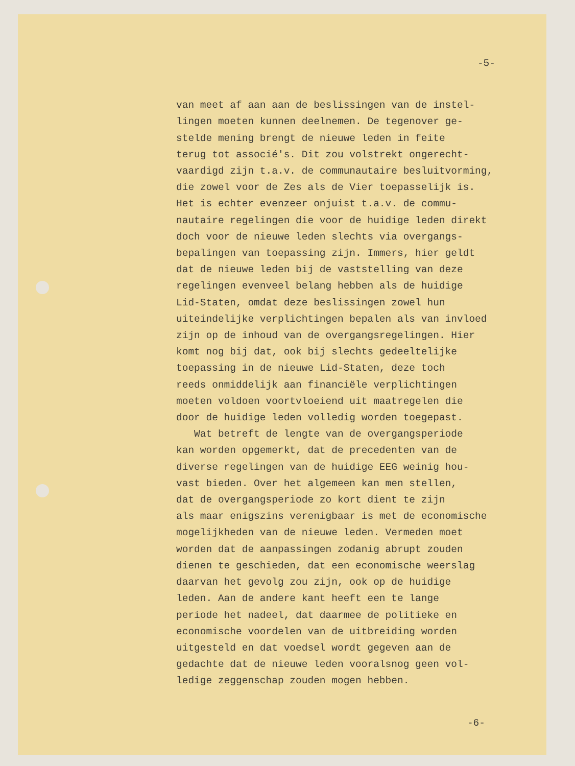-5-
van meet af aan aan de beslissingen van de instel- lingen moeten kunnen deelnemen. De tegenover ge- stelde mening brengt de nieuwe leden in feite terug tot associé's. Dit zou volstrekt ongerecht- vaardigd zijn t.a.v. de communautaire besluitvorming, die zowel voor de Zes als de Vier toepasselijk is. Het is echter evenzeer onjuist t.a.v. de commu- nautaire regelingen die voor de huidige leden direkt doch voor de nieuwe leden slechts via overgangs- bepalingen van toepassing zijn. Immers, hier geldt dat de nieuwe leden bij de vaststelling van deze regelingen evenveel belang hebben als de huidige Lid-Staten, omdat deze beslissingen zowel hun uiteindelijke verplichtingen bepalen als van invloed zijn op de inhoud van de overgangsregelingen. Hier komt nog bij dat, ook bij slechts gedeeltelijke toepassing in de nieuwe Lid-Staten, deze toch reeds onmiddelijk aan financiële verplichtingen moeten voldoen voortvloeiend uit maatregelen die door de huidige leden volledig worden toegepast. Wat betreft de lengte van de overgangsperiode kan worden opgemerkt, dat de precedenten van de diverse regelingen van de huidige EEG weinig hou- vast bieden. Over het algemeen kan men stellen, dat de overgangsperiode zo kort dient te zijn als maar enigszins verenigbaar is met de economische mogelijkheden van de nieuwe leden. Vermeden moet worden dat de aanpassingen zodanig abrupt zouden dienen te geschieden, dat een economische weerslag daarvan het gevolg zou zijn, ook op de huidige leden. Aan de andere kant heeft een te lange periode het nadeel, dat daarmee de politieke en economische voordelen van de uitbreiding worden uitgesteld en dat voedsel wordt gegeven aan de gedachte dat de nieuwe leden vooralsnog geen vol- ledige zeggenschap zouden mogen hebben.
-6-